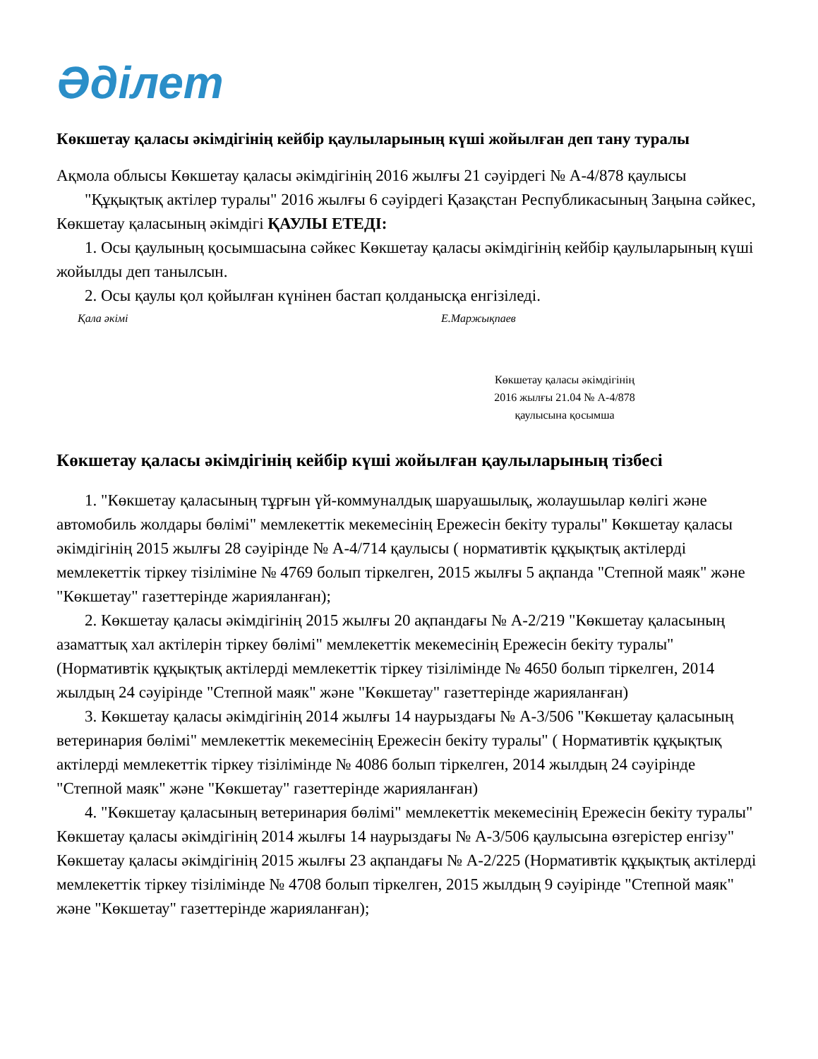Әділет
Көкшетау қаласы әкімдігінің кейбір қаулыларының күші жойылған деп тану туралы
Ақмола облысы Көкшетау қаласы әкімдігінің 2016 жылғы 21 сәуірдегі № А-4/878 қаулысы
"Құқықтық актілер туралы" 2016 жылғы 6 сәуірдегі Қазақстан Республикасының Заңына сәйкес, Көкшетау қаласының әкімдігі ҚАУЛЫ ЕТЕДІ:
1. Осы қаулының қосымшасына сәйкес Көкшетау қаласы әкімдігінің кейбір қаулыларының күші жойылды деп танылсын.
2. Осы қаулы қол қойылған күнінен бастап қолданысқа енгізіледі.
Қала әкімі Е.Маржықпаев
Көкшетау қаласы әкімдігінің
2016 жылғы 21.04 № А-4/878
қаулысына қосымша
Көкшетау қаласы әкімдігінің кейбір күші жойылған қаулыларының тізбесі
1. "Көкшетау қаласының тұрғын үй-коммуналдық шаруашылық, жолаушылар көлігі және автомобиль жолдары бөлімі" мемлекеттік мекемесінің Ережесін бекіту туралы" Көкшетау қаласы әкімдігінің 2015 жылғы 28 сәуірінде № А-4/714 қаулысы ( нормативтік құқықтық актілерді мемлекеттік тіркеу тізіліміне № 4769 болып тіркелген, 2015 жылғы 5 ақпанда "Степной маяк" және "Көкшетау" газеттерінде жарияланған);
2. Көкшетау қаласы әкімдігінің 2015 жылғы 20 ақпандағы № А-2/219 "Көкшетау қаласының азаматтық хал актілерін тіркеу бөлімі" мемлекеттік мекемесінің Ережесін бекіту туралы" (Нормативтік құқықтық актілерді мемлекеттік тіркеу тізілімінде № 4650 болып тіркелген, 2014 жылдың 24 сәуірінде "Степной маяк" және "Көкшетау" газеттерінде жарияланған)
3. Көкшетау қаласы әкімдігінің 2014 жылғы 14 наурыздағы № А-3/506 "Көкшетау қаласының ветеринария бөлімі" мемлекеттік мекемесінің Ережесін бекіту туралы" ( Нормативтік құқықтық актілерді мемлекеттік тіркеу тізілімінде № 4086 болып тіркелген, 2014 жылдың 24 сәуірінде "Степной маяк" және "Көкшетау" газеттерінде жарияланған)
4. "Көкшетау қаласының ветеринария бөлімі" мемлекеттік мекемесінің Ережесін бекіту туралы" Көкшетау қаласы әкімдігінің 2014 жылғы 14 наурыздағы № А-3/506 қаулысына өзгерістер енгізу" Көкшетау қаласы әкімдігінің 2015 жылғы 23 ақпандағы № А-2/225 (Нормативтік құқықтық актілерді мемлекеттік тіркеу тізілімінде № 4708 болып тіркелген, 2015 жылдың 9 сәуірінде "Степной маяк" және "Көкшетау" газеттерінде жарияланған);